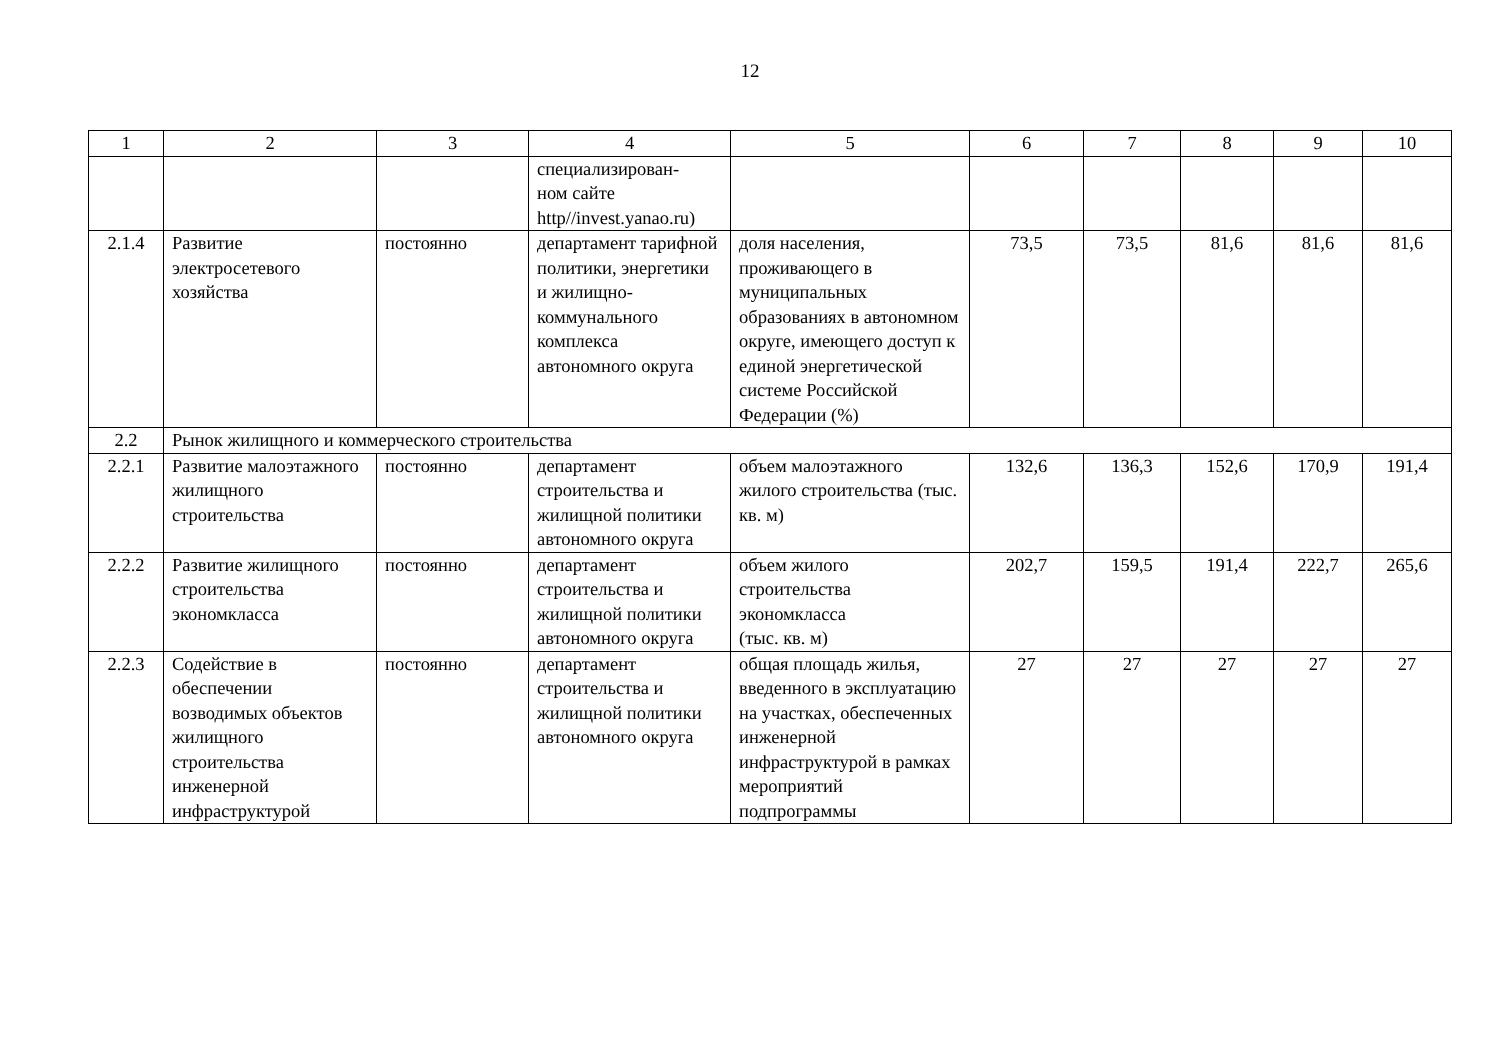12
| 1 | 2 | 3 | 4 | 5 | 6 | 7 | 8 | 9 | 10 |
| --- | --- | --- | --- | --- | --- | --- | --- | --- | --- |
| | | | специализирован- ном сайте http//invest.yanao.ru) | | | | | | |
| 2.1.4 | Развитие электросетевого хозяйства | постоянно | департамент тарифной политики, энергетики и жилищно-коммунального комплекса автономного округа | доля населения, проживающего в муниципальных образованиях в автономном округе, имеющего доступ к единой энергетической системе Российской Федерации (%) | 73,5 | 73,5 | 81,6 | 81,6 | 81,6 |
| 2.2 | Рынок жилищного и коммерческого строительства | | | | | | | | |
| 2.2.1 | Развитие малоэтажного жилищного строительства | постоянно | департамент строительства и жилищной политики автономного округа | объем малоэтажного жилого строительства (тыс. кв. м) | 132,6 | 136,3 | 152,6 | 170,9 | 191,4 |
| 2.2.2 | Развитие жилищного строительства экономкласса | постоянно | департамент строительства и жилищной политики автономного округа | объем жилого строительства экономкласса (тыс. кв. м) | 202,7 | 159,5 | 191,4 | 222,7 | 265,6 |
| 2.2.3 | Содействие в обеспечении возводимых объектов жилищного строительства инженерной инфраструктурой | постоянно | департамент строительства и жилищной политики автономного округа | общая площадь жилья, введенного в эксплуатацию на участках, обеспеченных инженерной инфраструктурой в рамках мероприятий подпрограммы | 27 | 27 | 27 | 27 | 27 |